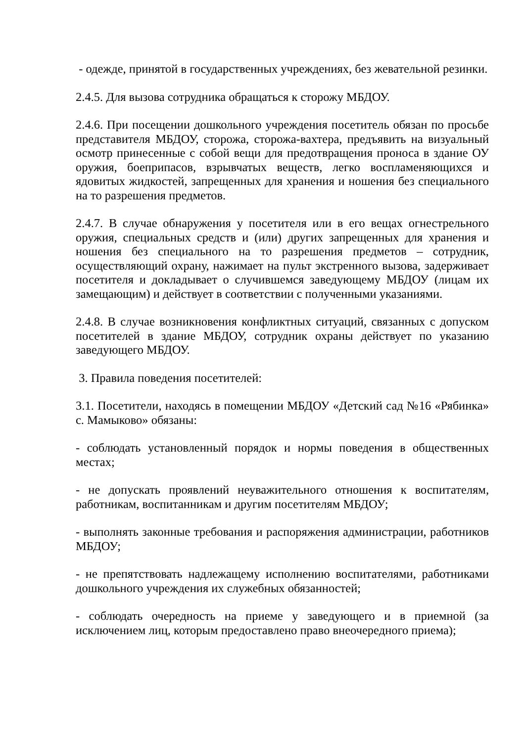- одежде, принятой в государственных учреждениях, без жевательной резинки.
2.4.5. Для вызова сотрудника обращаться к сторожу МБДОУ.
2.4.6. При посещении дошкольного учреждения посетитель обязан по просьбе представителя МБДОУ, сторожа, сторожа-вахтера, предъявить на визуальный осмотр принесенные с собой вещи для предотвращения проноса в здание ОУ оружия, боеприпасов, взрывчатых веществ, легко воспламеняющихся и ядовитых жидкостей, запрещенных для хранения и ношения без специального на то разрешения предметов.
2.4.7. В случае обнаружения у посетителя или в его вещах огнестрельного оружия, специальных средств и (или) других запрещенных для хранения и ношения без специального на то разрешения предметов – сотрудник, осуществляющий охрану, нажимает на пульт экстренного вызова, задерживает посетителя и докладывает о случившемся заведующему МБДОУ (лицам их замещающим) и действует в соответствии с полученными указаниями.
2.4.8. В случае возникновения конфликтных ситуаций, связанных с допуском посетителей в здание МБДОУ, сотрудник охраны действует по указанию заведующего МБДОУ.
3. Правила поведения посетителей:
3.1. Посетители, находясь в помещении МБДОУ «Детский сад №16 «Рябинка» с. Мамыково» обязаны:
- соблюдать установленный порядок и нормы поведения в общественных местах;
- не допускать проявлений неуважительного отношения к воспитателям, работникам, воспитанникам и другим посетителям МБДОУ;
- выполнять законные требования и распоряжения администрации, работников МБДОУ;
- не препятствовать надлежащему исполнению воспитателями, работниками дошкольного учреждения их служебных обязанностей;
- соблюдать очередность на приеме у заведующего и в приемной (за исключением лиц, которым предоставлено право внеочередного приема);